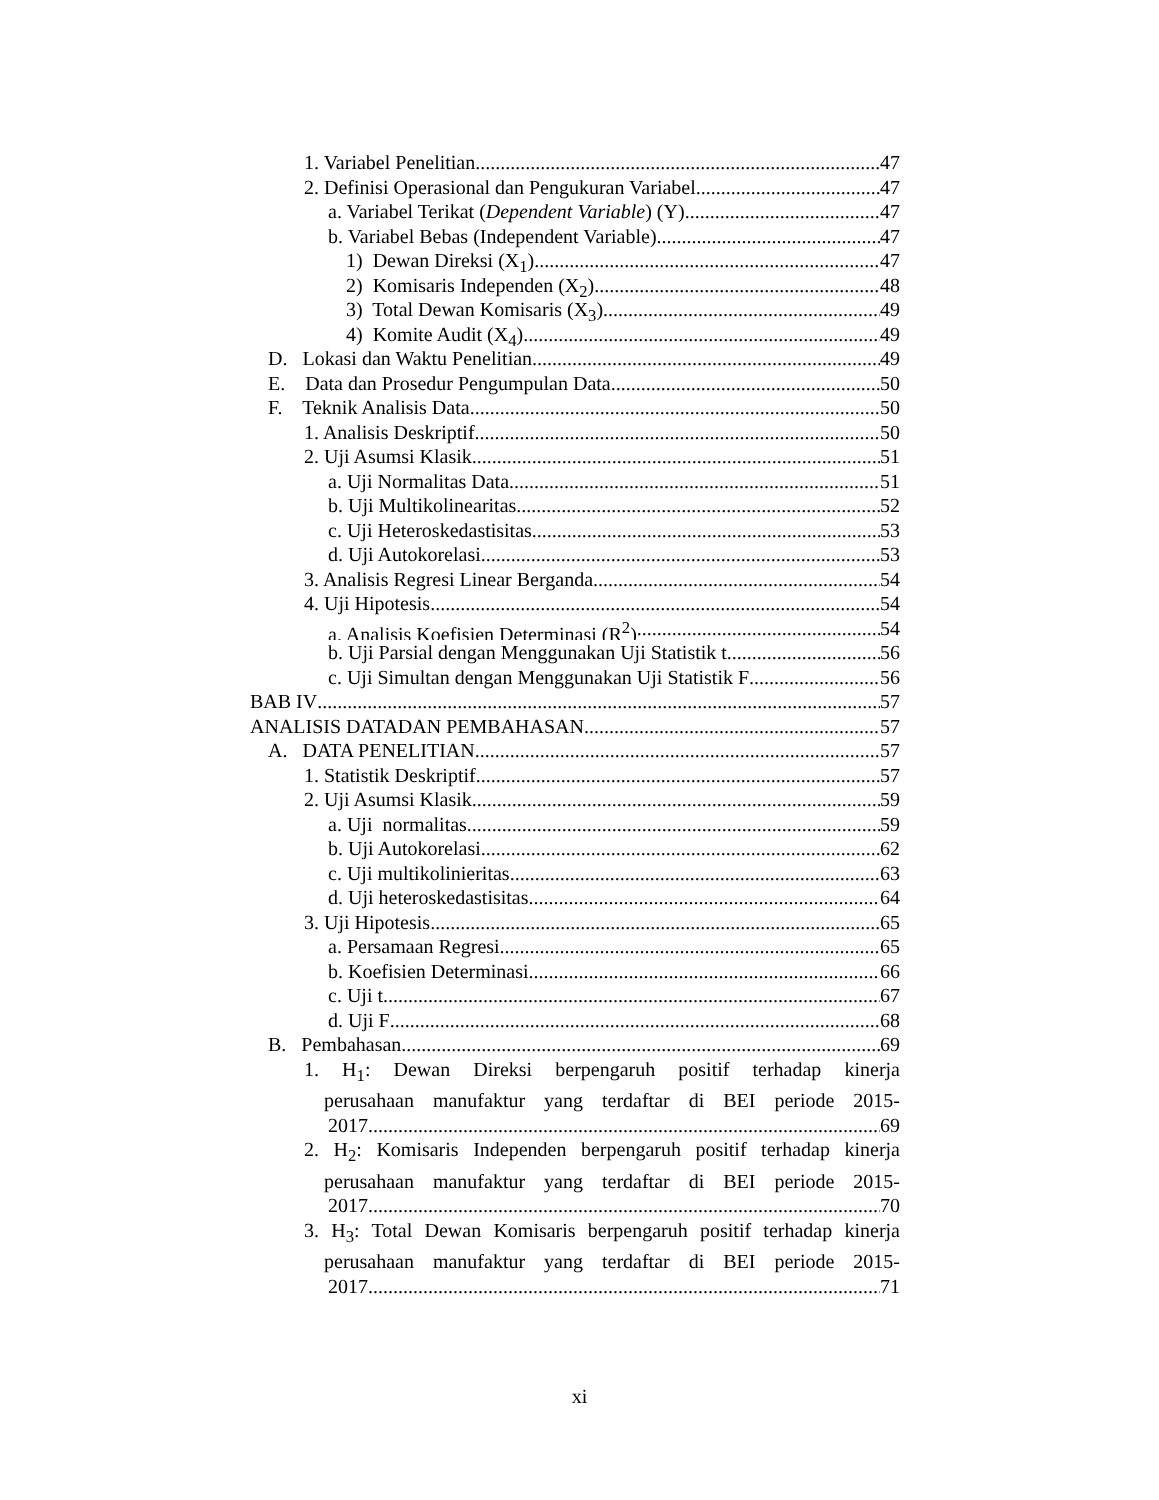1. Variabel Penelitian 47
2. Definisi Operasional dan Pengukuran Variabel 47
a. Variabel Terikat (Dependent Variable) (Y) 47
b. Variabel Bebas (Independent Variable) 47
1) Dewan Direksi (X<sub>1</sub>) 47
2) Komisaris Independen (X<sub>2</sub>) 48
3) Total Dewan Komisaris (X<sub>3</sub>) 49
4) Komite Audit (X<sub>4</sub>) 49
D. Lokasi dan Waktu Penelitian 49
E. Data dan Prosedur Pengumpulan Data 50
F. Teknik Analisis Data 50
1. Analisis Deskriptif 50
2. Uji Asumsi Klasik 51
a. Uji Normalitas Data 51
b. Uji Multikolinearitas 52
c. Uji Heteroskedastisitas 53
d. Uji Autokorelasi 53
3. Analisis Regresi Linear Berganda 54
4. Uji Hipotesis 54
a. Analisis Koefisien Determinasi (R<sup>2</sup>) 54
b. Uji Parsial dengan Menggunakan Uji Statistik t 56
c. Uji Simultan dengan Menggunakan Uji Statistik F 56
BAB IV 57
ANALISIS DATADAN PEMBAHASAN 57
A. DATA PENELITIAN 57
1. Statistik Deskriptif 57
2. Uji Asumsi Klasik 59
a. Uji normalitas 59
b. Uji Autokorelasi 62
c. Uji multikolinieritas 63
d. Uji heteroskedastisitas 64
3. Uji Hipotesis 65
a. Persamaan Regresi 65
b. Koefisien Determinasi 66
c. Uji t 67
d. Uji F 68
B. Pembahasan 69
1. H<sub>1</sub>: Dewan Direksi berpengaruh positif terhadap kinerja
perusahaan manufaktur yang terdaftar di BEI periode 2015-
2017. 69
2. H<sub>2</sub>: Komisaris Independen berpengaruh positif terhadap kinerja
perusahaan manufaktur yang terdaftar di BEI periode 2015-
2017. 70
3. H<sub>3</sub>: Total Dewan Komisaris berpengaruh positif terhadap kinerja
perusahaan manufaktur yang terdaftar di BEI periode 2015-
2017. 71
xi